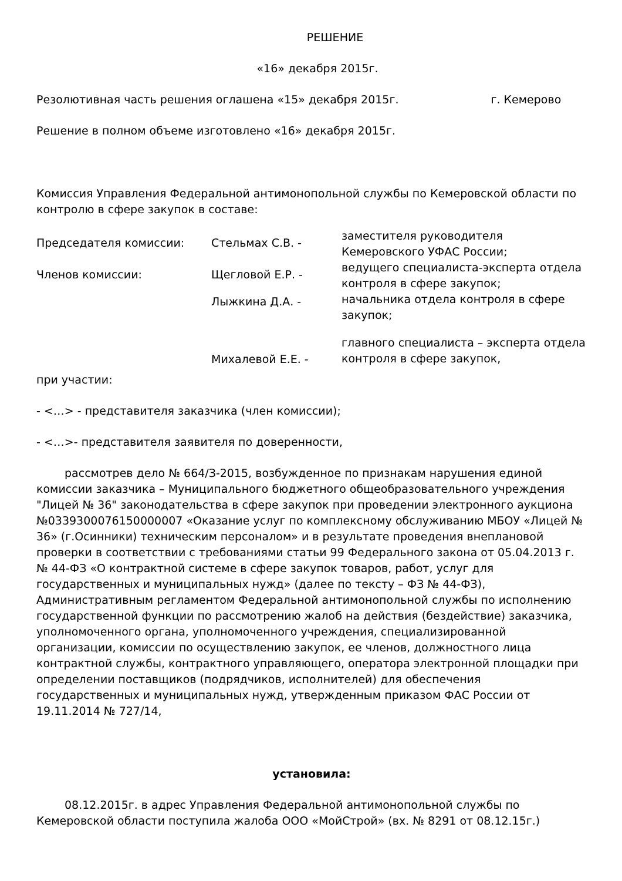РЕШЕНИЕ
«16» декабря 2015г.
Резолютивная часть решения оглашена «15» декабря 2015г. г. Кемерово
Решение в полном объеме изготовлено «16» декабря 2015г.
Комиссия Управления Федеральной антимонопольной службы по Кемеровской области по контролю в сфере закупок в составе:
Председателя комиссии:
Стельмах С.В. -
заместителя руководителя Кемеровского УФАС России;
Членов комиссии:
Щегловой Е.Р. -
ведущего специалиста-эксперта отдела контроля в сфере закупок;
Лыжкина Д.А. -
начальника отдела контроля в сфере закупок;
Михалевой Е.Е. -
главного специалиста – эксперта отдела контроля в сфере закупок,
при участии:
- <…> - представителя заказчика (член комиссии);
- <…>- представителя заявителя по доверенности,
рассмотрев дело № 664/З-2015, возбужденное по признакам нарушения единой комиссии заказчика – Муниципального бюджетного общеобразовательного учреждения "Лицей № 36" законодательства в сфере закупок при проведении электронного аукциона №0339300076150000007 «Оказание услуг по комплексному обслуживанию МБОУ «Лицей № 36» (г.Осинники) техническим персоналом» и в результате проведения внеплановой проверки в соответствии с требованиями статьи 99 Федерального закона от 05.04.2013 г. № 44-ФЗ «О контрактной системе в сфере закупок товаров, работ, услуг для государственных и муниципальных нужд» (далее по тексту – ФЗ № 44-ФЗ), Административным регламентом Федеральной антимонопольной службы по исполнению государственной функции по рассмотрению жалоб на действия (бездействие) заказчика, уполномоченного органа, уполномоченного учреждения, специализированной организации, комиссии по осуществлению закупок, ее членов, должностного лица контрактной службы, контрактного управляющего, оператора электронной площадки при определении поставщиков (подрядчиков, исполнителей) для обеспечения государственных и муниципальных нужд, утвержденным приказом ФАС России от 19.11.2014 № 727/14,
установила:
08.12.2015г. в адрес Управления Федеральной антимонопольной службы по Кемеровской области поступила жалоба ООО «МойСтрой» (вх. № 8291 от 08.12.15г.)